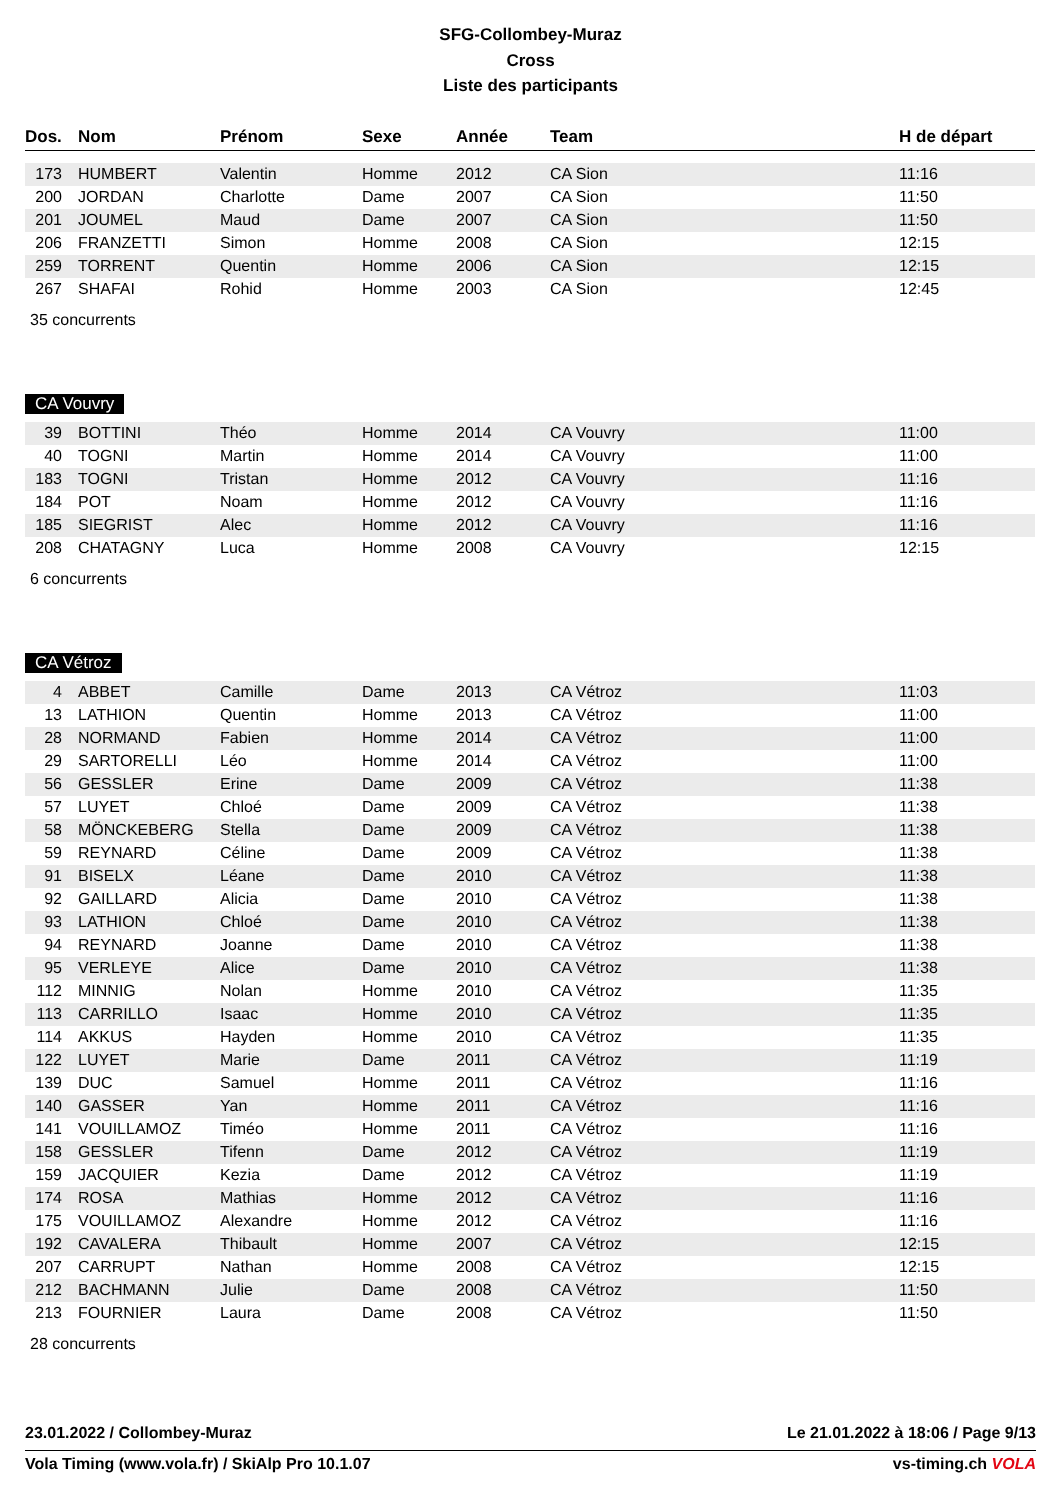SFG-Collombey-Muraz
Cross
Liste des participants
| Dos. | Nom | Prénom | Sexe | Année | Team | H de départ |
| --- | --- | --- | --- | --- | --- | --- |
| 173 | HUMBERT | Valentin | Homme | 2012 | CA Sion | 11:16 |
| 200 | JORDAN | Charlotte | Dame | 2007 | CA Sion | 11:50 |
| 201 | JOUMEL | Maud | Dame | 2007 | CA Sion | 11:50 |
| 206 | FRANZETTI | Simon | Homme | 2008 | CA Sion | 12:15 |
| 259 | TORRENT | Quentin | Homme | 2006 | CA Sion | 12:15 |
| 267 | SHAFAI | Rohid | Homme | 2003 | CA Sion | 12:45 |
35 concurrents
CA Vouvry
| 39 | BOTTINI | Théo | Homme | 2014 | CA Vouvry | 11:00 |
| 40 | TOGNI | Martin | Homme | 2014 | CA Vouvry | 11:00 |
| 183 | TOGNI | Tristan | Homme | 2012 | CA Vouvry | 11:16 |
| 184 | POT | Noam | Homme | 2012 | CA Vouvry | 11:16 |
| 185 | SIEGRIST | Alec | Homme | 2012 | CA Vouvry | 11:16 |
| 208 | CHATAGNY | Luca | Homme | 2008 | CA Vouvry | 12:15 |
6 concurrents
CA Vétroz
| 4 | ABBET | Camille | Dame | 2013 | CA Vétroz | 11:03 |
| 13 | LATHION | Quentin | Homme | 2013 | CA Vétroz | 11:00 |
| 28 | NORMAND | Fabien | Homme | 2014 | CA Vétroz | 11:00 |
| 29 | SARTORELLI | Léo | Homme | 2014 | CA Vétroz | 11:00 |
| 56 | GESSLER | Erine | Dame | 2009 | CA Vétroz | 11:38 |
| 57 | LUYET | Chloé | Dame | 2009 | CA Vétroz | 11:38 |
| 58 | MÖNCKEBERG | Stella | Dame | 2009 | CA Vétroz | 11:38 |
| 59 | REYNARD | Céline | Dame | 2009 | CA Vétroz | 11:38 |
| 91 | BISELX | Léane | Dame | 2010 | CA Vétroz | 11:38 |
| 92 | GAILLARD | Alicia | Dame | 2010 | CA Vétroz | 11:38 |
| 93 | LATHION | Chloé | Dame | 2010 | CA Vétroz | 11:38 |
| 94 | REYNARD | Joanne | Dame | 2010 | CA Vétroz | 11:38 |
| 95 | VERLEYE | Alice | Dame | 2010 | CA Vétroz | 11:38 |
| 112 | MINNIG | Nolan | Homme | 2010 | CA Vétroz | 11:35 |
| 113 | CARRILLO | Isaac | Homme | 2010 | CA Vétroz | 11:35 |
| 114 | AKKUS | Hayden | Homme | 2010 | CA Vétroz | 11:35 |
| 122 | LUYET | Marie | Dame | 2011 | CA Vétroz | 11:19 |
| 139 | DUC | Samuel | Homme | 2011 | CA Vétroz | 11:16 |
| 140 | GASSER | Yan | Homme | 2011 | CA Vétroz | 11:16 |
| 141 | VOUILLAMOZ | Timéo | Homme | 2011 | CA Vétroz | 11:16 |
| 158 | GESSLER | Tifenn | Dame | 2012 | CA Vétroz | 11:19 |
| 159 | JACQUIER | Kezia | Dame | 2012 | CA Vétroz | 11:19 |
| 174 | ROSA | Mathias | Homme | 2012 | CA Vétroz | 11:16 |
| 175 | VOUILLAMOZ | Alexandre | Homme | 2012 | CA Vétroz | 11:16 |
| 192 | CAVALERA | Thibault | Homme | 2007 | CA Vétroz | 12:15 |
| 207 | CARRUPT | Nathan | Homme | 2008 | CA Vétroz | 12:15 |
| 212 | BACHMANN | Julie | Dame | 2008 | CA Vétroz | 11:50 |
| 213 | FOURNIER | Laura | Dame | 2008 | CA Vétroz | 11:50 |
28 concurrents
23.01.2022 / Collombey-Muraz Le 21.01.2022 à 18:06 / Page 9/13
Vola Timing (www.vola.fr) / SkiAlp Pro 10.1.07 vs-timing.ch VOLA